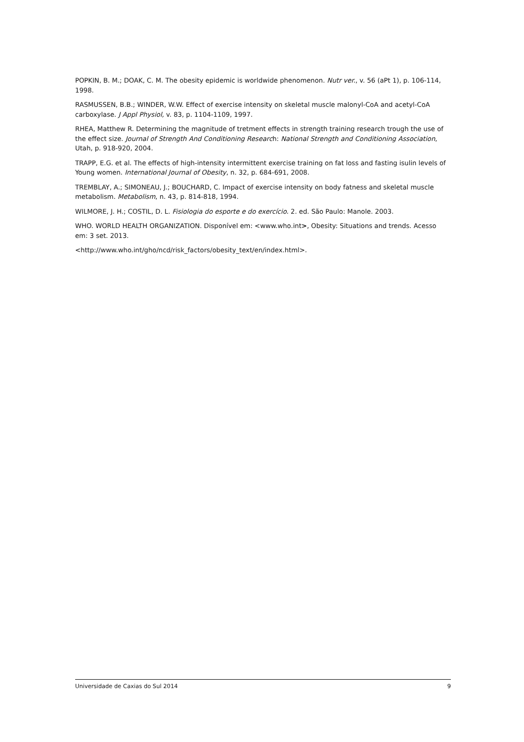POPKIN, B. M.; DOAK, C. M. The obesity epidemic is worldwide phenomenon. Nutr ver., v. 56 (aPt 1), p. 106-114, 1998.
RASMUSSEN, B.B.; WINDER, W.W. Effect of exercise intensity on skeletal muscle malonyl-CoA and acetyl-CoA carboxylase. J Appl Physiol, v. 83, p. 1104-1109, 1997.
RHEA, Matthew R. Determining the magnitude of tretment effects in strength training research trough the use of the effect size. Journal of Strength And Conditioning Research: National Strength and Conditioning Association, Utah, p. 918-920, 2004.
TRAPP, E.G. et al. The effects of high-intensity intermittent exercise training on fat loss and fasting isulin levels of Young women. International Journal of Obesity, n. 32, p. 684-691, 2008.
TREMBLAY, A.; SIMONEAU, J.; BOUCHARD, C. Impact of exercise intensity on body fatness and skeletal muscle metabolism. Metabolism, n. 43, p. 814-818, 1994.
WILMORE, J. H.; COSTIL, D. L. Fisiologia do esporte e do exercício. 2. ed. São Paulo: Manole. 2003.
WHO. WORLD HEALTH ORGANIZATION. Disponível em: <www.who.int>, Obesity: Situations and trends. Acesso em: 3 set. 2013.
<http://www.who.int/gho/ncd/risk_factors/obesity_text/en/index.html>.
Universidade de Caxias do Sul 2014 9